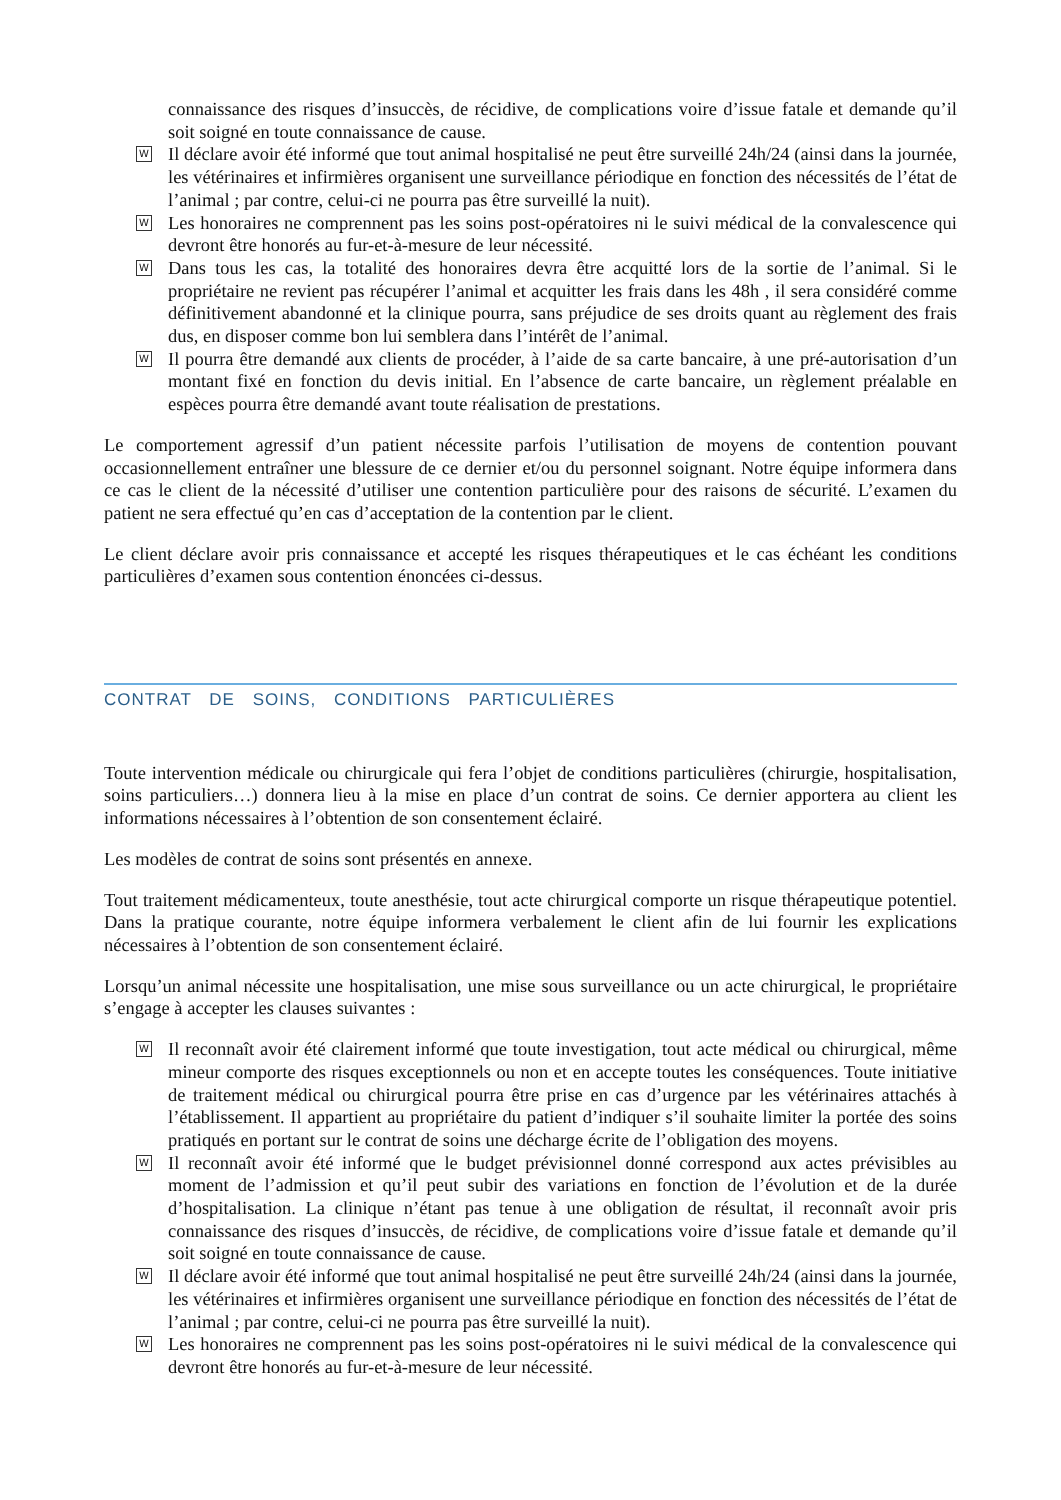connaissance des risques d’insuccès, de récidive, de complications voire d’issue fatale et demande qu’il soit soigné en toute connaissance de cause.
W Il déclare avoir été informé que tout animal hospitalisé ne peut être surveillé 24h/24 (ainsi dans la journée, les vétérinaires et infirmières organisent une surveillance périodique en fonction des nécessités de l’état de l’animal ; par contre, celui-ci ne pourra pas être surveillé la nuit).
W Les honoraires ne comprennent pas les soins post-opératoires ni le suivi médical de la convalescence qui devront être honorés au fur-et-à-mesure de leur nécessité.
W Dans tous les cas, la totalité des honoraires devra être acquitté lors de la sortie de l’animal. Si le propriétaire ne revient pas récupérer l’animal et acquitter les frais dans les 48h , il sera considéré comme définitivement abandonné et la clinique pourra, sans préjudice de ses droits quant au règlement des frais dus, en disposer comme bon lui semblera dans l’intérêt de l’animal.
W Il pourra être demandé aux clients de procéder, à l’aide de sa carte bancaire, à une pré-autorisation d’un montant fixé en fonction du devis initial. En l’absence de carte bancaire, un règlement préalable en espèces pourra être demandé avant toute réalisation de prestations.
Le comportement agressif d’un patient nécessite parfois l’utilisation de moyens de contention pouvant occasionnellement entraîner une blessure de ce dernier et/ou du personnel soignant. Notre équipe informera dans ce cas le client de la nécessité d’utiliser une contention particulière pour des raisons de sécurité. L’examen du patient ne sera effectué qu’en cas d’acceptation de la contention par le client.
Le client déclare avoir pris connaissance et accepté les risques thérapeutiques et le cas échéant les conditions particulières d’examen sous contention énoncées ci-dessus.
CONTRAT DE SOINS, CONDITIONS PARTICULIÈRES
Toute intervention médicale ou chirurgicale qui fera l’objet de conditions particulières (chirurgie, hospitalisation, soins particuliers…) donnera lieu à la mise en place d’un contrat de soins. Ce dernier apportera au client les informations nécessaires à l’obtention de son consentement éclairé.
Les modèles de contrat de soins sont présentés en annexe.
Tout traitement médicamenteux, toute anesthésie, tout acte chirurgical comporte un risque thérapeutique potentiel. Dans la pratique courante, notre équipe informera verbalement le client afin de lui fournir les explications nécessaires à l’obtention de son consentement éclairé.
Lorsqu’un animal nécessite une hospitalisation, une mise sous surveillance ou un acte chirurgical, le propriétaire s’engage à accepter les clauses suivantes :
W Il reconnaît avoir été clairement informé que toute investigation, tout acte médical ou chirurgical, même mineur comporte des risques exceptionnels ou non et en accepte toutes les conséquences. Toute initiative de traitement médical ou chirurgical pourra être prise en cas d’urgence par les vétérinaires attachés à l’établissement. Il appartient au propriétaire du patient d’indiquer s’il souhaite limiter la portée des soins pratiqués en portant sur le contrat de soins une décharge écrite de l’obligation des moyens.
W Il reconnaît avoir été informé que le budget prévisionnel donné correspond aux actes prévisibles au moment de l’admission et qu’il peut subir des variations en fonction de l’évolution et de la durée d’hospitalisation. La clinique n’étant pas tenue à une obligation de résultat, il reconnaît avoir pris connaissance des risques d’insuccès, de récidive, de complications voire d’issue fatale et demande qu’il soit soigné en toute connaissance de cause.
W Il déclare avoir été informé que tout animal hospitalisé ne peut être surveillé 24h/24 (ainsi dans la journée, les vétérinaires et infirmières organisent une surveillance périodique en fonction des nécessités de l’état de l’animal ; par contre, celui-ci ne pourra pas être surveillé la nuit).
W Les honoraires ne comprennent pas les soins post-opératoires ni le suivi médical de la convalescence qui devront être honorés au fur-et-à-mesure de leur nécessité.